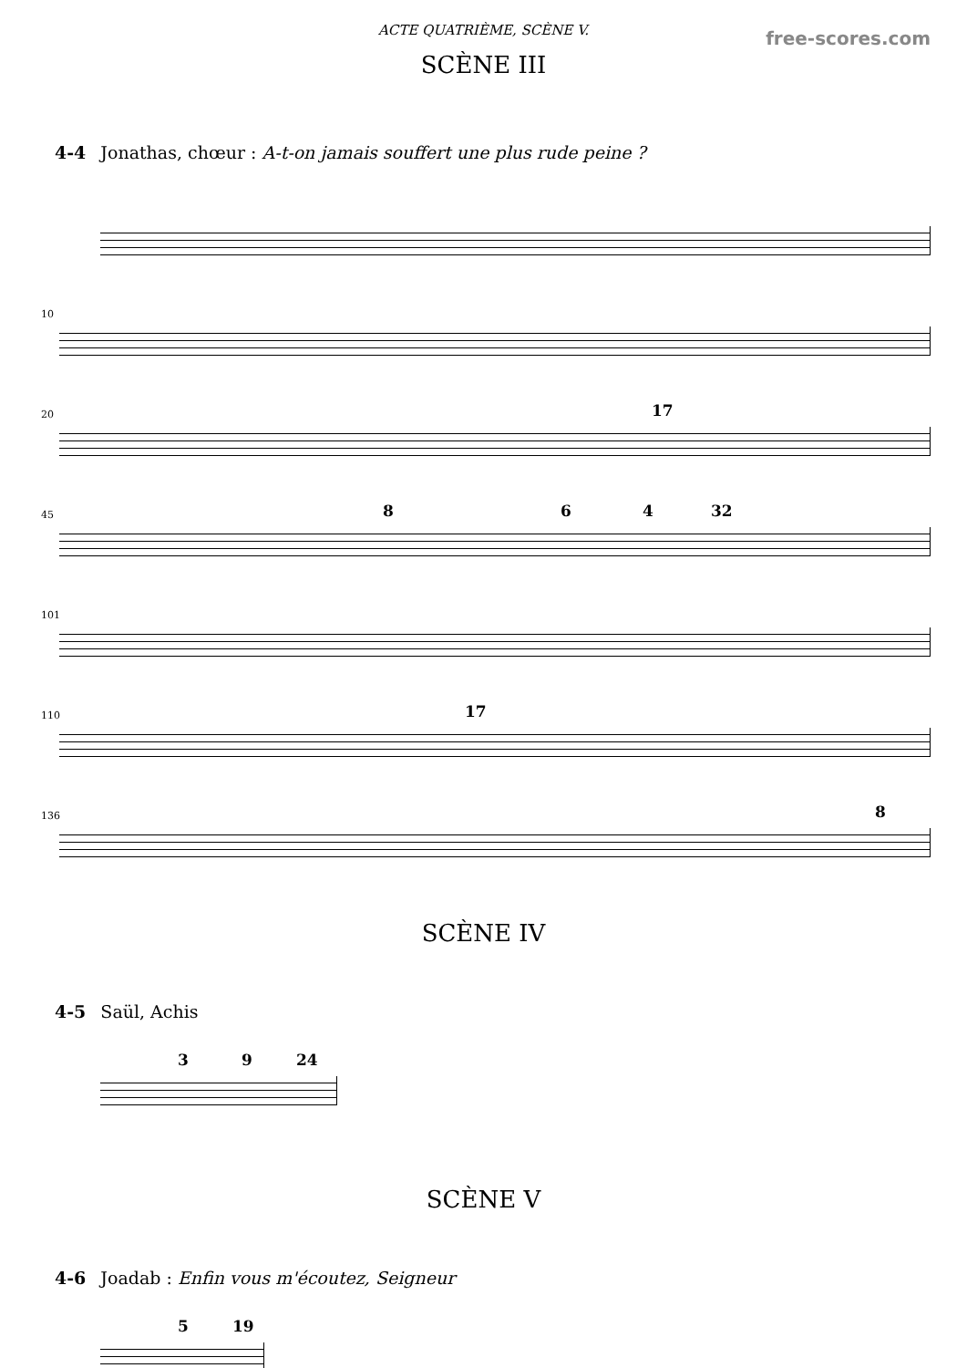ACTE QUATRIÈME, SCÈNE V.
free-scores.com
SCÈNE III
4-4 Jonathas, chœur : A-t-on jamais souffert une plus rude peine ?
10
20 17
45 8 6 4 32
101
110 17
136 8
SCÈNE IV
4-5 Saül, Achis
3 9 24
SCÈNE V
4-6 Joadab : Enfin vous m'écoutez, Seigneur
5 19